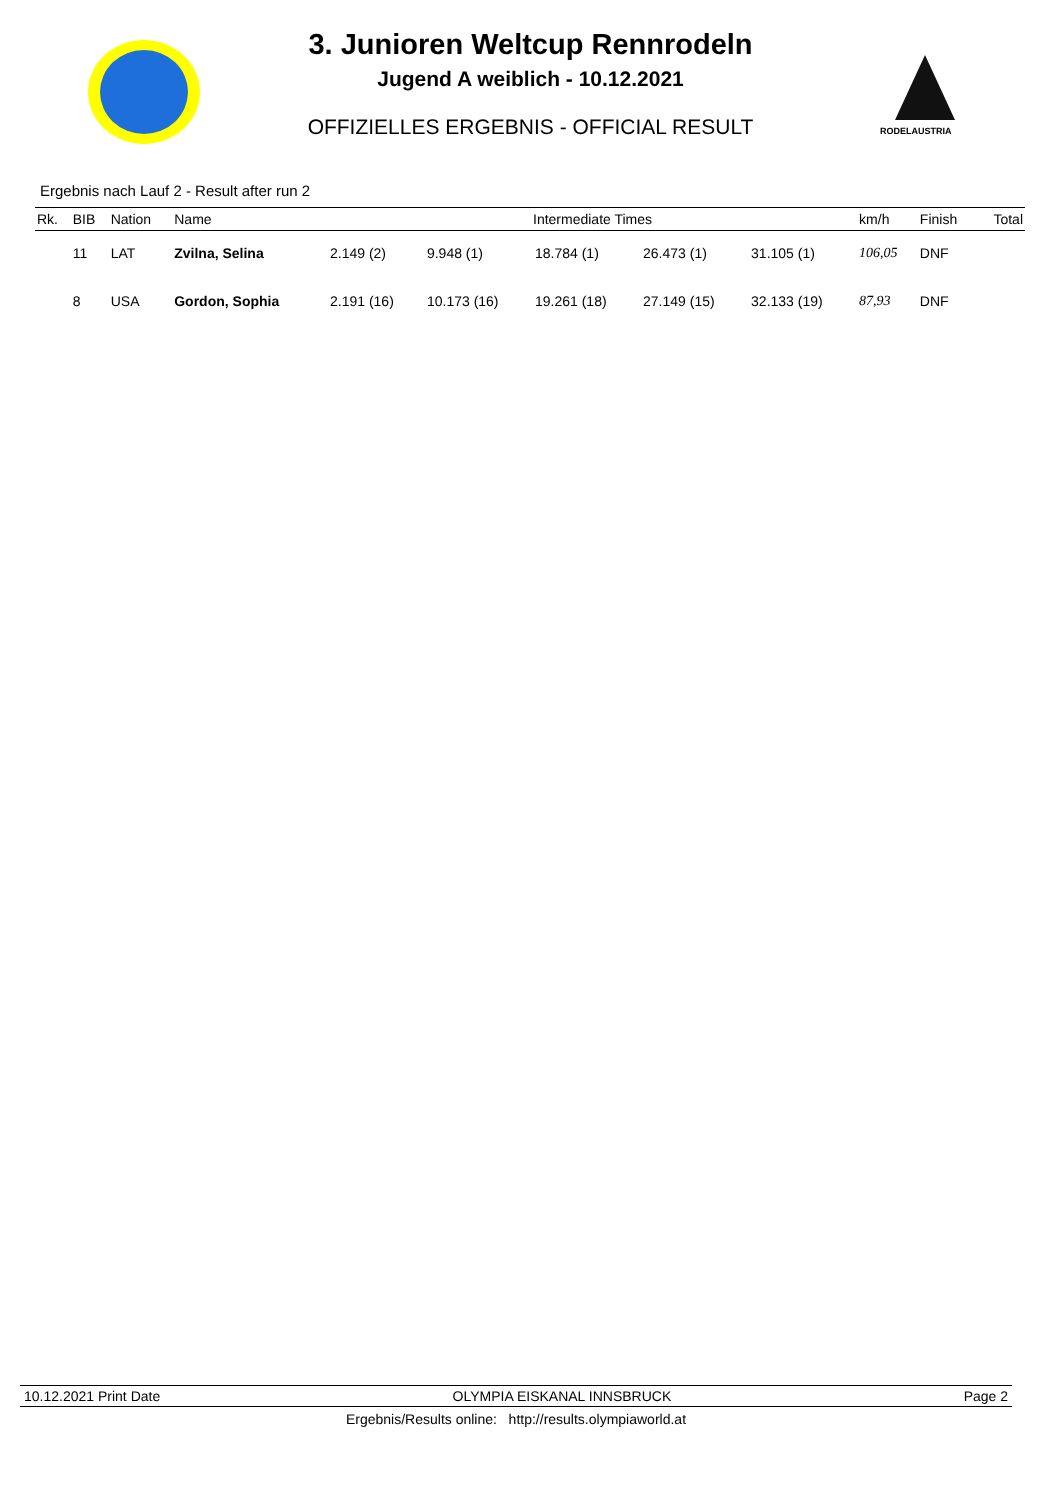3. Junioren Weltcup Rennrodeln
Jugend A weiblich - 10.12.2021
OFFIZIELLES ERGEBNIS - OFFICIAL RESULT
RODELAUSTRIA
Ergebnis nach Lauf 2 - Result after run 2
| Rk. | BIB | Nation | Name | Intermediate Times | | | | | km/h | Finish | Total |
| --- | --- | --- | --- | --- | --- | --- | --- | --- | --- | --- | --- |
| | 11 | LAT | Zvilna, Selina | 2.149 (2) | 9.948 (1) | 18.784 (1) | 26.473 (1) | 31.105 (1) | 106,05 | DNF | |
| | 8 | USA | Gordon, Sophia | 2.191 (16) | 10.173 (16) | 19.261 (18) | 27.149 (15) | 32.133 (19) | 87,93 | DNF | |
10.12.2021 Print Date OLYMPIA EISKANAL INNSBRUCK Page 2
Ergebnis/Results online: http://results.olympiaworld.at